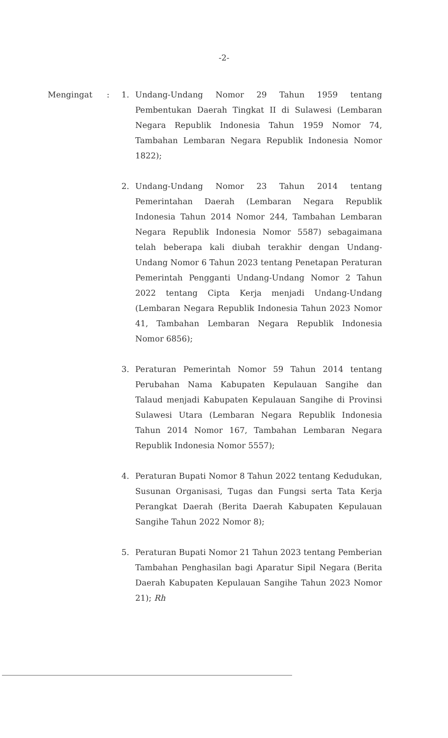-2-
Mengingat : 1. Undang-Undang Nomor 29 Tahun 1959 tentang Pembentukan Daerah Tingkat II di Sulawesi (Lembaran Negara Republik Indonesia Tahun 1959 Nomor 74, Tambahan Lembaran Negara Republik Indonesia Nomor 1822);
2. Undang-Undang Nomor 23 Tahun 2014 tentang Pemerintahan Daerah (Lembaran Negara Republik Indonesia Tahun 2014 Nomor 244, Tambahan Lembaran Negara Republik Indonesia Nomor 5587) sebagaimana telah beberapa kali diubah terakhir dengan Undang-Undang Nomor 6 Tahun 2023 tentang Penetapan Peraturan Pemerintah Pengganti Undang-Undang Nomor 2 Tahun 2022 tentang Cipta Kerja menjadi Undang-Undang (Lembaran Negara Republik Indonesia Tahun 2023 Nomor 41, Tambahan Lembaran Negara Republik Indonesia Nomor 6856);
3. Peraturan Pemerintah Nomor 59 Tahun 2014 tentang Perubahan Nama Kabupaten Kepulauan Sangihe dan Talaud menjadi Kabupaten Kepulauan Sangihe di Provinsi Sulawesi Utara (Lembaran Negara Republik Indonesia Tahun 2014 Nomor 167, Tambahan Lembaran Negara Republik Indonesia Nomor 5557);
4. Peraturan Bupati Nomor 8 Tahun 2022 tentang Kedudukan, Susunan Organisasi, Tugas dan Fungsi serta Tata Kerja Perangkat Daerah (Berita Daerah Kabupaten Kepulauan Sangihe Tahun 2022 Nomor 8);
5. Peraturan Bupati Nomor 21 Tahun 2023 tentang Pemberian Tambahan Penghasilan bagi Aparatur Sipil Negara (Berita Daerah Kabupaten Kepulauan Sangihe Tahun 2023 Nomor 21); Rh